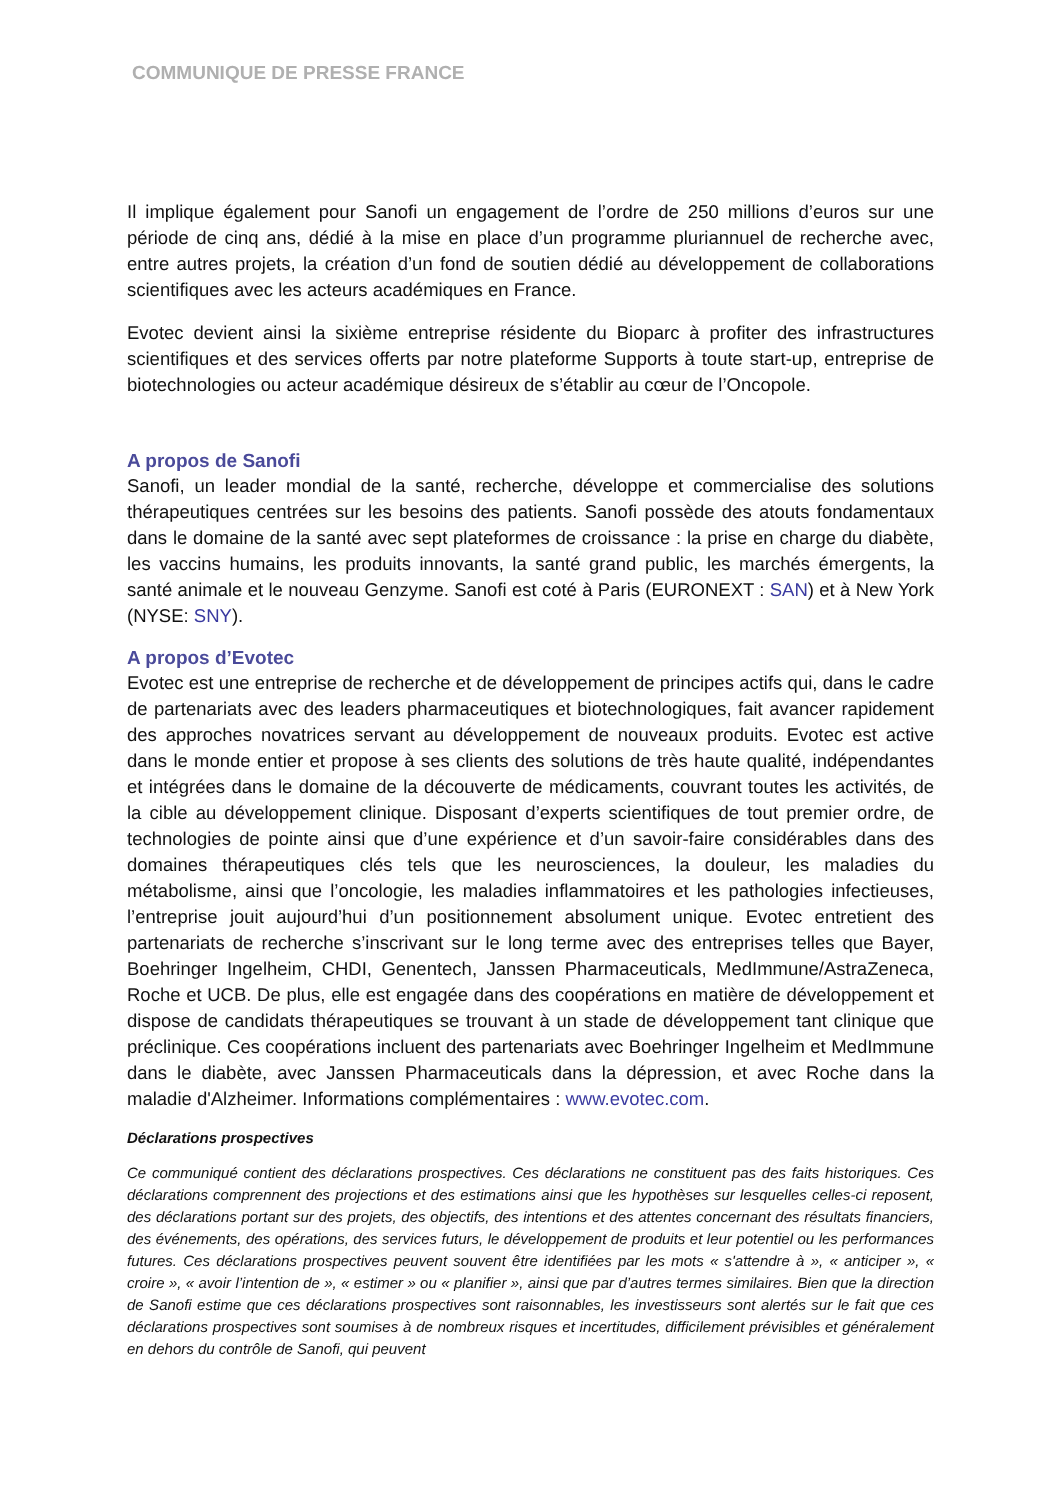COMMUNIQUE DE PRESSE FRANCE
Il implique également pour Sanofi un engagement de l’ordre de 250 millions d’euros sur une période de cinq ans, dédié à la mise en place d’un programme pluriannuel de recherche avec, entre autres projets, la création d’un fond de soutien dédié au développement de collaborations scientifiques avec les acteurs académiques en France.
Evotec devient ainsi la sixième entreprise résidente du Bioparc à profiter des infrastructures scientifiques et des services offerts par notre plateforme Supports à toute start-up, entreprise de biotechnologies ou acteur académique désireux de s’établir au cœur de l’Oncopole.
A propos de Sanofi
Sanofi, un leader mondial de la santé, recherche, développe et commercialise des solutions thérapeutiques centrées sur les besoins des patients. Sanofi possède des atouts fondamentaux dans le domaine de la santé avec sept plateformes de croissance : la prise en charge du diabète, les vaccins humains, les produits innovants, la santé grand public, les marchés émergents, la santé animale et le nouveau Genzyme. Sanofi est coté à Paris (EURONEXT : SAN) et à New York (NYSE: SNY).
A propos d’Evotec
Evotec est une entreprise de recherche et de développement de principes actifs qui, dans le cadre de partenariats avec des leaders pharmaceutiques et biotechnologiques, fait avancer rapidement des approches novatrices servant au développement de nouveaux produits. Evotec est active dans le monde entier et propose à ses clients des solutions de très haute qualité, indépendantes et intégrées dans le domaine de la découverte de médicaments, couvrant toutes les activités, de la cible au développement clinique. Disposant d’experts scientifiques de tout premier ordre, de technologies de pointe ainsi que d’une expérience et d’un savoir-faire considérables dans des domaines thérapeutiques clés tels que les neurosciences, la douleur, les maladies du métabolisme, ainsi que l’oncologie, les maladies inflammatoires et les pathologies infectieuses, l’entreprise jouit aujourd’hui d’un positionnement absolument unique. Evotec entretient des partenariats de recherche s’inscrivant sur le long terme avec des entreprises telles que Bayer, Boehringer Ingelheim, CHDI, Genentech, Janssen Pharmaceuticals, MedImmune/AstraZeneca, Roche et UCB. De plus, elle est engagée dans des coopérations en matière de développement et dispose de candidats thérapeutiques se trouvant à un stade de développement tant clinique que préclinique. Ces coopérations incluent des partenariats avec Boehringer Ingelheim et MedImmune dans le diabète, avec Janssen Pharmaceuticals dans la dépression, et avec Roche dans la maladie d'Alzheimer. Informations complémentaires : www.evotec.com.
Déclarations prospectives
Ce communiqué contient des déclarations prospectives. Ces déclarations ne constituent pas des faits historiques. Ces déclarations comprennent des projections et des estimations ainsi que les hypothèses sur lesquelles celles-ci reposent, des déclarations portant sur des projets, des objectifs, des intentions et des attentes concernant des résultats financiers, des événements, des opérations, des services futurs, le développement de produits et leur potentiel ou les performances futures. Ces déclarations prospectives peuvent souvent être identifiées par les mots « s'attendre à », « anticiper », « croire », « avoir l’intention de », « estimer » ou « planifier », ainsi que par d’autres termes similaires. Bien que la direction de Sanofi estime que ces déclarations prospectives sont raisonnables, les investisseurs sont alertés sur le fait que ces déclarations prospectives sont soumises à de nombreux risques et incertitudes, difficilement prévisibles et généralement en dehors du contrôle de Sanofi, qui peuvent